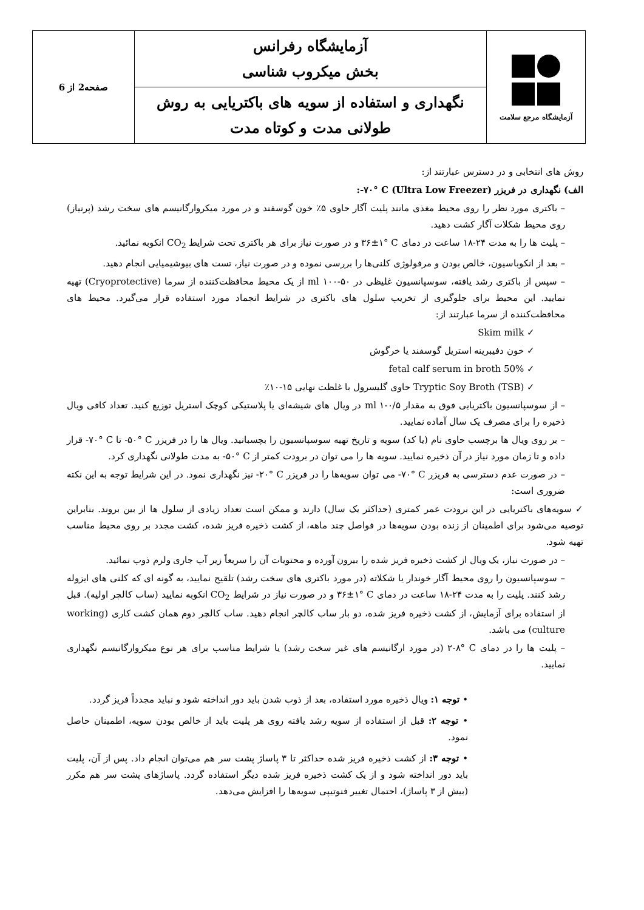| آزمایشگاه مرجع سلامت | آزمایشگاه رفرانس بخش میکروب شناسی | صفحه2 از 6 |
| | نگهداری و استفاده از سویه های باکتریایی به روش طولانی مدت و کوتاه مدت | |
روش های انتخابی و در دسترس عبارتند از:
الف) نگهداری در فریزر ‎-۷۰° C (Ultra Low Freezer):
– باکتری مورد نظر را روی محیط مغذی مانند پلیت آگار حاوی ۵٪ خون گوسفند و در مورد میکروارگانیسم های سخت رشد (پرنیاز) روی محیط شکلات آگار کشت دهید.
– پلیت ها را به مدت ۲۴-۱۸ ساعت در دمای ‎۳۶±۱° C و در صورت نیاز برای هر باکتری تحت شرایط CO<sub>2</sub> انکوبه نمائید.
– بعد از انکوباسیون، خالص بودن و مرفولوژی کلنی‌ها را بررسی نموده و در صورت نیاز، تست های بیوشیمیایی انجام دهید.
– سپس از باکتری رشد یافته، سوسپانسیون غلیظی در ml ۱۰۰-۵۰ از یک محیط محافظت‌کننده از سرما (Cryoprotective) تهیه نمایید. این محیط برای جلوگیری از تخریب سلول های باکتری در شرایط انجماد مورد استفاده قرار می‌گیرد. محیط های محافظت‌کننده از سرما عبارتند از:
✓ Skim milk
✓ خون دفیبرینه استریل گوسفند یا خرگوش
✓ 50% fetal calf serum in broth
✓ (TSB) Tryptic Soy Broth حاوی گلیسرول با غلظت نهایی ۱۵-۱۰٪
– از سوسپانسیون باکتریایی فوق به مقدار ml ۱-۰/۵ در ویال های شیشه‌ای یا پلاستیکی کوچک استریل توزیع کنید. تعداد کافی ویال ذخیره را برای مصرف یک سال آماده نمایید.
– بر روی ویال ها برچسب حاوی نام (یا کد) سویه و تاریخ تهیه سوسپانسیون را بچسبانید. ویال ها را در فریزر ‎-۵۰° C تا ‎-۷۰° C قرار داده و تا زمان مورد نیاز در آن ذخیره نمایید. سویه ها را می توان در برودت کمتر از ‎-۵۰° C به مدت طولانی نگهداری کرد.
– در صورت عدم دسترسی به فریزر ‎-۷۰° C می توان سویه‌ها را در فریزر ‎-۲۰° C نیز نگهداری نمود. در این شرایط توجه به این نکته ضروری است:
✓ سویه‌های باکتریایی در این برودت عمر کمتری (حداکثر یک سال) دارند و ممکن است تعداد زیادی از سلول ها از بین بروند. بنابراین توصیه می‌شود برای اطمینان از زنده بودن سویه‌ها در فواصل چند ماهه، از کشت ذخیره فریز شده، کشت مجدد بر روی محیط مناسب تهیه شود.
– در صورت نیاز، یک ویال از کشت ذخیره فریز شده را بیرون آورده و محتویات آن را سریعاً زیر آب جاری ولرم ذوب نمائید.
– سوسپانسیون را روی محیط آگار خوندار یا شکلاته (در مورد باکتری های سخت رشد) تلقیح نمایید، به گونه ای که کلنی های ایزوله رشد کنند. پلیت را به مدت ۲۴-۱۸ ساعت در دمای ‎۳۶±۱° C و در صورت نیاز در شرایط CO<sub>2</sub> انکوبه نمایید (ساب کالچر اولیه). قبل از استفاده برای آزمایش، از کشت ذخیره فریز شده، دو بار ساب کالچر انجام دهید. ساب کالچر دوم همان کشت کاری (working culture) می باشد.
– پلیت ها را در دمای ‎۲-۸° C (در مورد ارگانیسم های غیر سخت رشد) یا شرایط مناسب برای هر نوع میکروارگانیسم نگهداری نمایید.
• توجه ۱: ویال ذخیره مورد استفاده، بعد از ذوب شدن باید دور انداخته شود و نباید مجدداً فریز گردد.
• توجه ۲: قبل از استفاده از سویه رشد یافته روی هر پلیت باید از خالص بودن سویه، اطمینان حاصل نمود.
• توجه ۳: از کشت ذخیره فریز شده حداکثر تا ۳ پاساژ پشت سر هم می‌توان انجام داد. پس از آن، پلیت باید دور انداخته شود و از یک کشت ذخیره فریز شده دیگر استفاده گردد. پاساژهای پشت سر هم مکرر (بیش از ۳ پاساژ)، احتمال تغییر فنوتیپی سویه‌ها را افزایش می‌دهد.